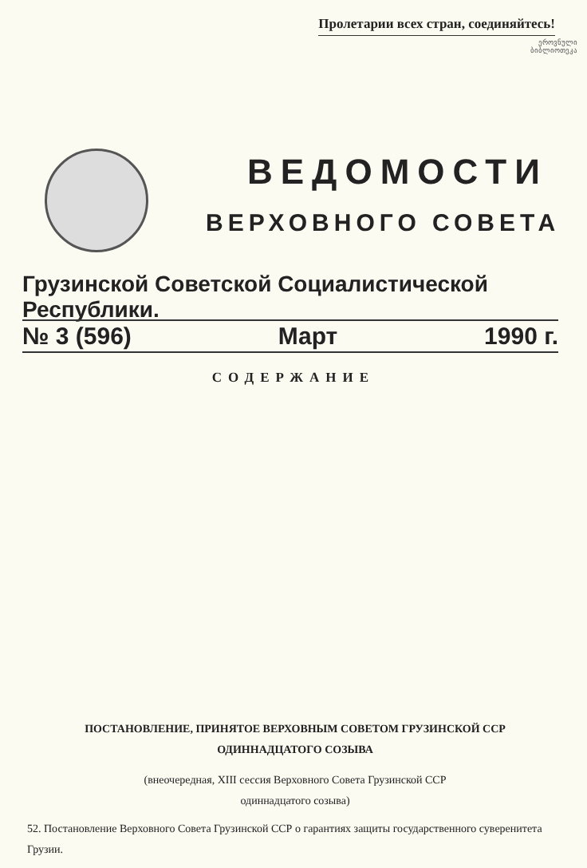Пролетарии всех стран, соединяйтесь!
ეროვნული
ბიბლიოთეკა
ВЕДОМОСТИ
ВЕРХОВНОГО СОВЕТА
Грузинской Советской Социалистической Республики.
№ 3 (596) Март 1990 г.
СОДЕРЖАНИЕ
ПОСТАНОВЛЕНИЕ, ПРИНЯТОЕ ВЕРХОВНЫМ СОВЕТОМ ГРУЗИНСКОЙ ССР
ОДИННАДЦАТОГО СОЗЫВА
(внеочередная, XIII сессия Верховного Совета Грузинской ССР
одиннадцатого созыва)
52. Постановление Верховного Совета Грузинской ССР о гарантиях защиты государственного суверенитета Грузии.